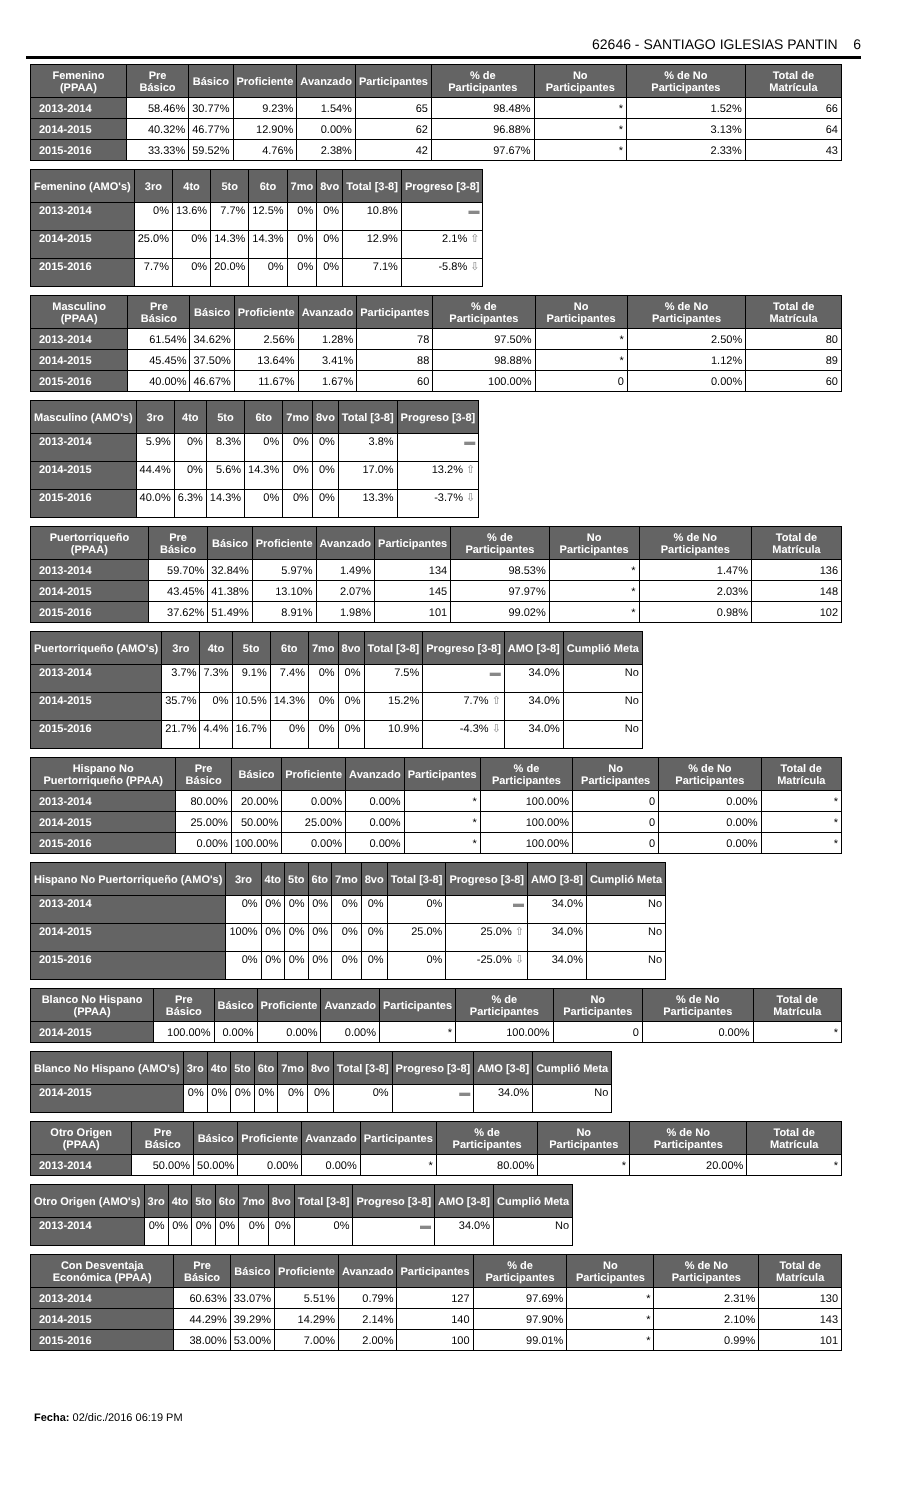62646 - SANTIAGO IGLESIAS PANTIN 6
| Femenino (PPAA) | Pre Básico | Básico | Proficiente | Avanzado | Participantes | % de Participantes | No Participantes | % de No Participantes | Total de Matrícula |
| --- | --- | --- | --- | --- | --- | --- | --- | --- | --- |
| 2013-2014 | 58.46% | 30.77% | 9.23% | 1.54% | 65 | 98.48% | * | 1.52% | 66 |
| 2014-2015 | 40.32% | 46.77% | 12.90% | 0.00% | 62 | 96.88% | * | 3.13% | 64 |
| 2015-2016 | 33.33% | 59.52% | 4.76% | 2.38% | 42 | 97.67% | * | 2.33% | 43 |
| Femenino (AMO's) | 3ro | 4to | 5to | 6to | 7mo | 8vo | Total [3-8] | Progreso [3-8] |
| --- | --- | --- | --- | --- | --- | --- | --- | --- |
| 2013-2014 | 0% | 13.6% | 7.7% | 12.5% | 0% | 0% | 10.8% | ▬ |
| 2014-2015 | 25.0% | 0% | 14.3% | 14.3% | 0% | 0% | 12.9% | 2.1% ⇧ |
| 2015-2016 | 7.7% | 0% | 20.0% | 0% | 0% | 0% | 7.1% | -5.8% ⇩ |
| Masculino (PPAA) | Pre Básico | Básico | Proficiente | Avanzado | Participantes | % de Participantes | No Participantes | % de No Participantes | Total de Matrícula |
| --- | --- | --- | --- | --- | --- | --- | --- | --- | --- |
| 2013-2014 | 61.54% | 34.62% | 2.56% | 1.28% | 78 | 97.50% | * | 2.50% | 80 |
| 2014-2015 | 45.45% | 37.50% | 13.64% | 3.41% | 88 | 98.88% | * | 1.12% | 89 |
| 2015-2016 | 40.00% | 46.67% | 11.67% | 1.67% | 60 | 100.00% | 0 | 0.00% | 60 |
| Masculino (AMO's) | 3ro | 4to | 5to | 6to | 7mo | 8vo | Total [3-8] | Progreso [3-8] |
| --- | --- | --- | --- | --- | --- | --- | --- | --- |
| 2013-2014 | 5.9% | 0% | 8.3% | 0% | 0% | 0% | 3.8% | ▬ |
| 2014-2015 | 44.4% | 0% | 5.6% | 14.3% | 0% | 0% | 17.0% | 13.2% ⇧ |
| 2015-2016 | 40.0% | 6.3% | 14.3% | 0% | 0% | 0% | 13.3% | -3.7% ⇩ |
| Puertorriqueño (PPAA) | Pre Básico | Básico | Proficiente | Avanzado | Participantes | % de Participantes | No Participantes | % de No Participantes | Total de Matrícula |
| --- | --- | --- | --- | --- | --- | --- | --- | --- | --- |
| 2013-2014 | 59.70% | 32.84% | 5.97% | 1.49% | 134 | 98.53% | * | 1.47% | 136 |
| 2014-2015 | 43.45% | 41.38% | 13.10% | 2.07% | 145 | 97.97% | * | 2.03% | 148 |
| 2015-2016 | 37.62% | 51.49% | 8.91% | 1.98% | 101 | 99.02% | * | 0.98% | 102 |
| Puertorriqueño (AMO's) | 3ro | 4to | 5to | 6to | 7mo | 8vo | Total [3-8] | Progreso [3-8] | AMO [3-8] | Cumplió Meta |
| --- | --- | --- | --- | --- | --- | --- | --- | --- | --- | --- |
| 2013-2014 | 3.7% | 7.3% | 9.1% | 7.4% | 0% | 0% | 7.5% | ▬ | 34.0% | No |
| 2014-2015 | 35.7% | 0% | 10.5% | 14.3% | 0% | 0% | 15.2% | 7.7% ⇧ | 34.0% | No |
| 2015-2016 | 21.7% | 4.4% | 16.7% | 0% | 0% | 0% | 10.9% | -4.3% ⇩ | 34.0% | No |
| Hispano No Puertorriqueño (PPAA) | Pre Básico | Básico | Proficiente | Avanzado | Participantes | % de Participantes | No Participantes | % de No Participantes | Total de Matrícula |
| --- | --- | --- | --- | --- | --- | --- | --- | --- | --- |
| 2013-2014 | 80.00% | 20.00% | 0.00% | 0.00% | * | 100.00% | 0 | 0.00% | * |
| 2014-2015 | 25.00% | 50.00% | 25.00% | 0.00% | * | 100.00% | 0 | 0.00% | * |
| 2015-2016 | 0.00% | 100.00% | 0.00% | 0.00% | * | 100.00% | 0 | 0.00% | * |
| Hispano No Puertorriqueño (AMO's) | 3ro | 4to | 5to | 6to | 7mo | 8vo | Total [3-8] | Progreso [3-8] | AMO [3-8] | Cumplió Meta |
| --- | --- | --- | --- | --- | --- | --- | --- | --- | --- | --- |
| 2013-2014 | 0% | 0% | 0% | 0% | 0% | 0% | 0% | ▬ | 34.0% | No |
| 2014-2015 | 100% | 0% | 0% | 0% | 0% | 0% | 25.0% | 25.0% ⇧ | 34.0% | No |
| 2015-2016 | 0% | 0% | 0% | 0% | 0% | 0% | 0% | -25.0% ⇩ | 34.0% | No |
| Blanco No Hispano (PPAA) | Pre Básico | Básico | Proficiente | Avanzado | Participantes | % de Participantes | No Participantes | % de No Participantes | Total de Matrícula |
| --- | --- | --- | --- | --- | --- | --- | --- | --- | --- |
| 2014-2015 | 100.00% | 0.00% | 0.00% | 0.00% | * | 100.00% | 0 | 0.00% | * |
| Blanco No Hispano (AMO's) | 3ro | 4to | 5to | 6to | 7mo | 8vo | Total [3-8] | Progreso [3-8] | AMO [3-8] | Cumplió Meta |
| --- | --- | --- | --- | --- | --- | --- | --- | --- | --- | --- |
| 2014-2015 | 0% | 0% | 0% | 0% | 0% | 0% | 0% | ▬ | 34.0% | No |
| Otro Origen (PPAA) | Pre Básico | Básico | Proficiente | Avanzado | Participantes | % de Participantes | No Participantes | % de No Participantes | Total de Matrícula |
| --- | --- | --- | --- | --- | --- | --- | --- | --- | --- |
| 2013-2014 | 50.00% | 50.00% | 0.00% | 0.00% | * | 80.00% | * | 20.00% | * |
| Otro Origen (AMO's) | 3ro | 4to | 5to | 6to | 7mo | 8vo | Total [3-8] | Progreso [3-8] | AMO [3-8] | Cumplió Meta |
| --- | --- | --- | --- | --- | --- | --- | --- | --- | --- | --- |
| 2013-2014 | 0% | 0% | 0% | 0% | 0% | 0% | 0% | ▬ | 34.0% | No |
| Con Desventaja Económica (PPAA) | Pre Básico | Básico | Proficiente | Avanzado | Participantes | % de Participantes | No Participantes | % de No Participantes | Total de Matrícula |
| --- | --- | --- | --- | --- | --- | --- | --- | --- | --- |
| 2013-2014 | 60.63% | 33.07% | 5.51% | 0.79% | 127 | 97.69% | * | 2.31% | 130 |
| 2014-2015 | 44.29% | 39.29% | 14.29% | 2.14% | 140 | 97.90% | * | 2.10% | 143 |
| 2015-2016 | 38.00% | 53.00% | 7.00% | 2.00% | 100 | 99.01% | * | 0.99% | 101 |
Fecha: 02/dic./2016 06:19 PM